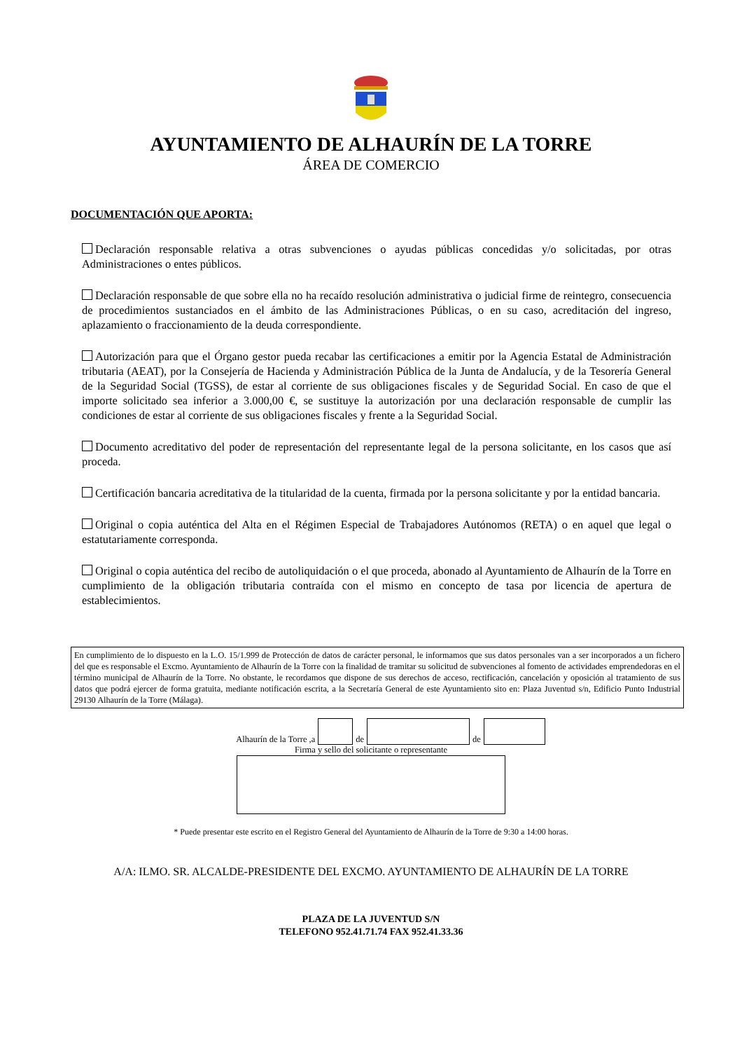AYUNTAMIENTO DE ALHAURÍN DE LA TORRE
ÁREA DE COMERCIO
DOCUMENTACIÓN QUE APORTA:
Declaración responsable relativa a otras subvenciones o ayudas públicas concedidas y/o solicitadas, por otras Administraciones o entes públicos.
Declaración responsable de que sobre ella no ha recaído resolución administrativa o judicial firme de reintegro, consecuencia de procedimientos sustanciados en el ámbito de las Administraciones Públicas, o en su caso, acreditación del ingreso, aplazamiento o fraccionamiento de la deuda correspondiente.
Autorización para que el Órgano gestor pueda recabar las certificaciones a emitir por la Agencia Estatal de Administración tributaria (AEAT), por la Consejería de Hacienda y Administración Pública de la Junta de Andalucía, y de la Tesorería General de la Seguridad Social (TGSS), de estar al corriente de sus obligaciones fiscales y de Seguridad Social. En caso de que el importe solicitado sea inferior a 3.000,00 €, se sustituye la autorización por una declaración responsable de cumplir las condiciones de estar al corriente de sus obligaciones fiscales y frente a la Seguridad Social.
Documento acreditativo del poder de representación del representante legal de la persona solicitante, en los casos que así proceda.
Certificación bancaria acreditativa de la titularidad de la cuenta, firmada por la persona solicitante y por la entidad bancaria.
Original o copia auténtica del Alta en el Régimen Especial de Trabajadores Autónomos (RETA) o en aquel que legal o estatutariamente corresponda.
Original o copia auténtica del recibo de autoliquidación o el que proceda, abonado al Ayuntamiento de Alhaurín de la Torre en cumplimiento de la obligación tributaria contraída con el mismo en concepto de tasa por licencia de apertura de establecimientos.
En cumplimiento de lo dispuesto en la L.O. 15/1.999 de Protección de datos de carácter personal, le informamos que sus datos personales van a ser incorporados a un fichero del que es responsable el Excmo. Ayuntamiento de Alhaurín de la Torre con la finalidad de tramitar su solicitud de subvenciones al fomento de actividades emprendedoras en el término municipal de Alhaurín de la Torre. No obstante, le recordamos que dispone de sus derechos de acceso, rectificación, cancelación y oposición al tratamiento de sus datos que podrá ejercer de forma gratuita, mediante notificación escrita, a la Secretaría General de este Ayuntamiento sito en: Plaza Juventud s/n, Edificio Punto Industrial 29130 Alhaurín de la Torre (Málaga).
Alhaurín de la Torre ,a de de
Firma y sello del solicitante o representante
* Puede presentar este escrito en el Registro General del Ayuntamiento de Alhaurín de la Torre de 9:30 a 14:00 horas.
A/A: ILMO. SR. ALCALDE-PRESIDENTE DEL EXCMO. AYUNTAMIENTO DE ALHAURÍN DE LA TORRE
PLAZA DE LA JUVENTUD S/N
TELEFONO 952.41.71.74 FAX 952.41.33.36